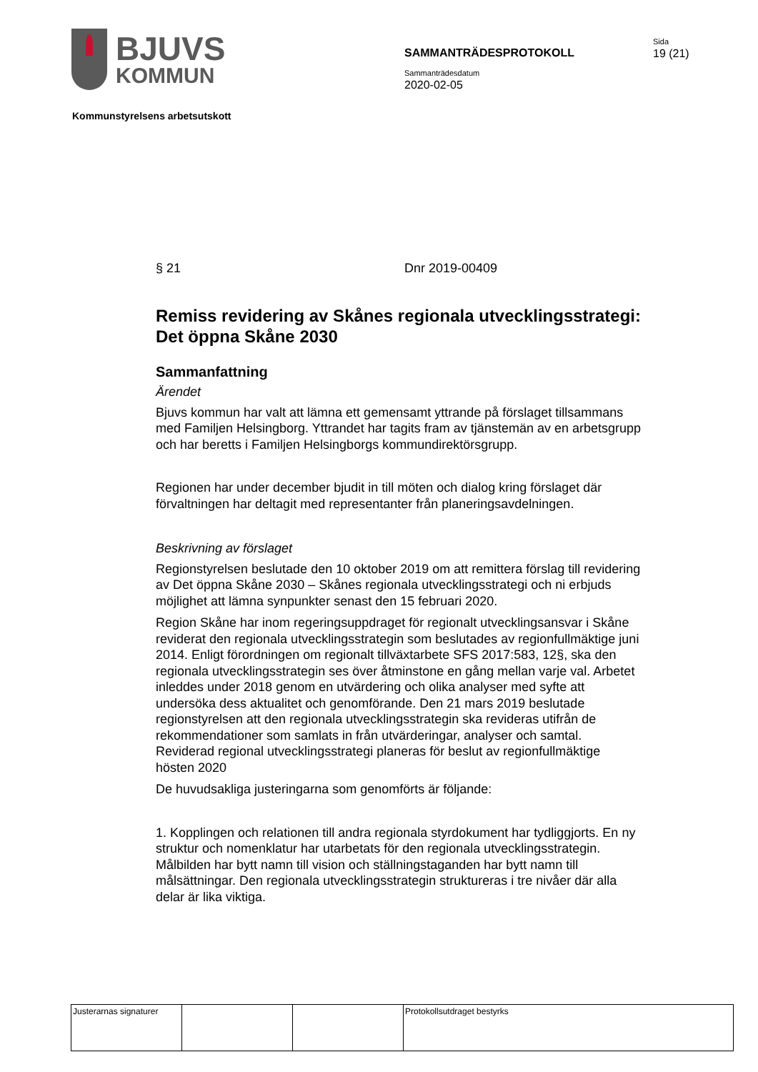BJUVS
KOMMUN
SAMMANTRÄDESPROTOKOLL
Sammanträdesdatum
2020-02-05
Sida
19 (21)
Kommunstyrelsens arbetsutskott
§ 21 Dnr 2019-00409
Remiss revidering av Skånes regionala utvecklingsstrategi: Det öppna Skåne 2030
Sammanfattning
Ärendet
Bjuvs kommun har valt att lämna ett gemensamt yttrande på förslaget tillsammans med Familjen Helsingborg. Yttrandet har tagits fram av tjänstemän av en arbetsgrupp och har beretts i Familjen Helsingborgs kommundirektörsgrupp.
Regionen har under december bjudit in till möten och dialog kring förslaget där förvaltningen har deltagit med representanter från planeringsavdelningen.
Beskrivning av förslaget
Regionstyrelsen beslutade den 10 oktober 2019 om att remittera förslag till revidering av Det öppna Skåne 2030 – Skånes regionala utvecklingsstrategi och ni erbjuds möjlighet att lämna synpunkter senast den 15 februari 2020.
Region Skåne har inom regeringsuppdraget för regionalt utvecklingsansvar i Skåne reviderat den regionala utvecklingsstrategin som beslutades av regionfullmäktige juni 2014. Enligt förordningen om regionalt tillväxtarbete SFS 2017:583, 12§, ska den regionala utvecklingsstrategin ses över åtminstone en gång mellan varje val. Arbetet inleddes under 2018 genom en utvärdering och olika analyser med syfte att undersöka dess aktualitet och genomförande. Den 21 mars 2019 beslutade regionstyrelsen att den regionala utvecklingsstrategin ska revideras utifrån de rekommendationer som samlats in från utvärderingar, analyser och samtal. Reviderad regional utvecklingsstrategi planeras för beslut av regionfullmäktige hösten 2020
De huvudsakliga justeringarna som genomförts är följande:
1. Kopplingen och relationen till andra regionala styrdokument har tydliggjorts. En ny struktur och nomenklatur har utarbetats för den regionala utvecklingsstrategin. Målbilden har bytt namn till vision och ställningstaganden har bytt namn till målsättningar. Den regionala utvecklingsstrategin struktureras i tre nivåer där alla delar är lika viktiga.
| Justerarnas signaturer | | | Protokollsutdraget bestyrks |